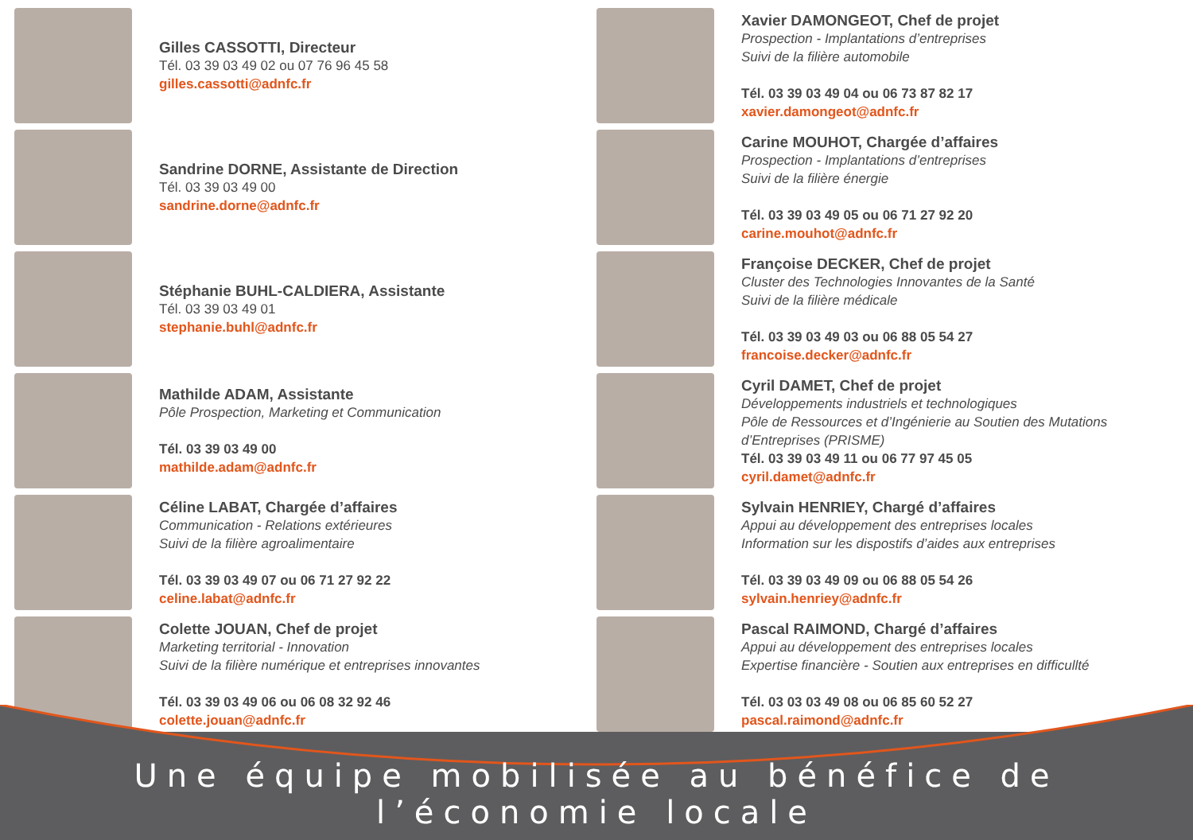Gilles CASSOTTI, Directeur
Tél. 03 39 03 49 02 ou 07 76 96 45 58
gilles.cassotti@adnfc.fr
Sandrine DORNE, Assistante de Direction
Tél. 03 39 03 49 00
sandrine.dorne@adnfc.fr
Stéphanie BUHL-CALDIERA, Assistante
Tél. 03 39 03 49 01
stephanie.buhl@adnfc.fr
Mathilde ADAM, Assistante
Pôle Prospection, Marketing et Communication
Tél. 03 39 03 49 00
mathilde.adam@adnfc.fr
Céline LABAT, Chargée d’affaires
Communication - Relations extérieures
Suivi de la filière agroalimentaire
Tél. 03 39 03 49 07 ou 06 71 27 92 22
celine.labat@adnfc.fr
Colette JOUAN, Chef de projet
Marketing territorial - Innovation
Suivi de la filière numérique et entreprises innovantes
Tél. 03 39 03 49 06 ou 06 08 32 92 46
colette.jouan@adnfc.fr
Xavier DAMONGEOT, Chef de projet
Prospection - Implantations d’entreprises
Suivi de la filière automobile
Tél. 03 39 03 49 04 ou 06 73 87 82 17
xavier.damongeot@adnfc.fr
Carine MOUHOT, Chargée d’affaires
Prospection - Implantations d’entreprises
Suivi de la filière énergie
Tél. 03 39 03 49 05 ou 06 71 27 92 20
carine.mouhot@adnfc.fr
Françoise DECKER, Chef de projet
Cluster des Technologies Innovantes de la Santé
Suivi de la filière médicale
Tél. 03 39 03 49 03 ou 06 88 05 54 27
francoise.decker@adnfc.fr
Cyril DAMET, Chef de projet
Développements industriels et technologiques
Pôle de Ressources et d’Ingénierie au Soutien des Mutations d’Entreprises (PRISME)
Tél. 03 39 03 49 11 ou 06 77 97 45 05
cyril.damet@adnfc.fr
Sylvain HENRIEY, Chargé d’affaires
Appui au développement des entreprises locales
Information sur les dispostifs d’aides aux entreprises
Tél. 03 39 03 49 09 ou 06 88 05 54 26
sylvain.henriey@adnfc.fr
Pascal RAIMOND, Chargé d’affaires
Appui au développement des entreprises locales
Expertise financière - Soutien aux entreprises en difficullté
Tél. 03 03 03 49 08 ou 06 85 60 52 27
pascal.raimond@adnfc.fr
Une équipe mobilisée au bénéfice de l’économie locale